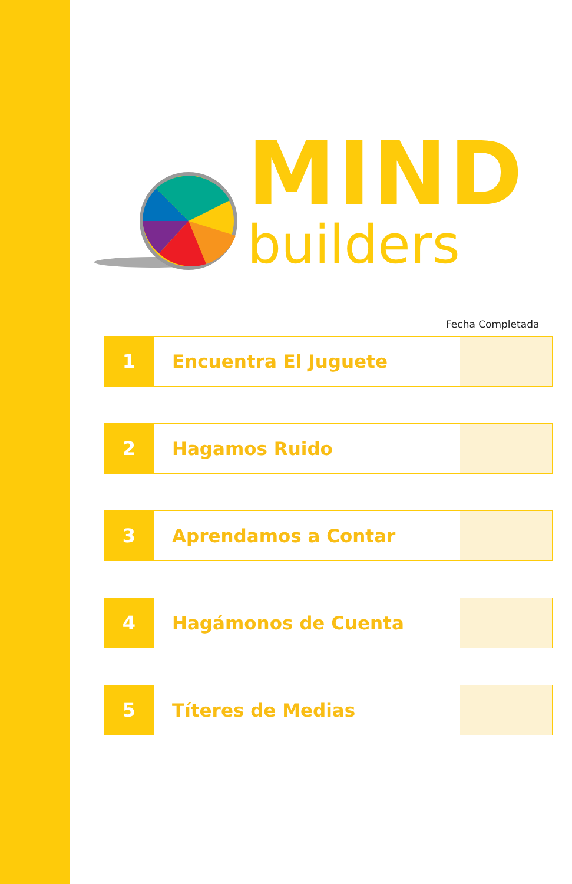MIND
builders
Fecha Completada
| 1 | Encuentra El Juguete | |
| 2 | Hagamos Ruido | |
| 3 | Aprendamos a Contar | |
| 4 | Hagámonos de Cuenta | |
| 5 | Títeres de Medias | |